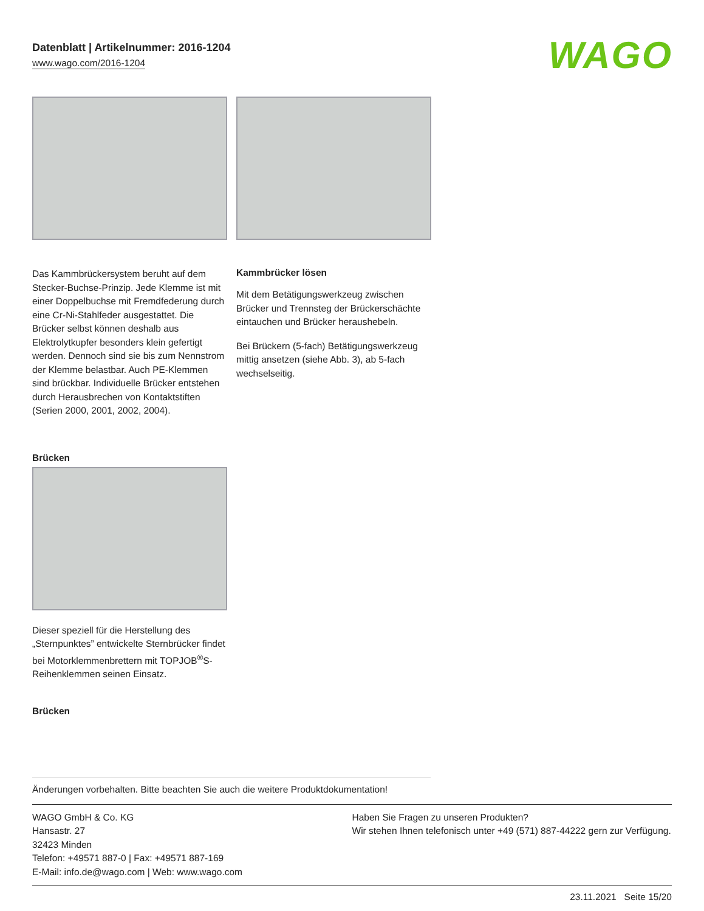Datenblatt | Artikelnummer: 2016-1204
www.wago.com/2016-1204
WAGO
Das Kammbrückersystem beruht auf dem Stecker-Buchse-Prinzip. Jede Klemme ist mit einer Doppelbuchse mit Fremdfederung durch eine Cr-Ni-Stahlfeder ausgestattet. Die Brücker selbst können deshalb aus Elektrolytkupfer besonders klein gefertigt werden. Dennoch sind sie bis zum Nennstrom der Klemme belastbar. Auch PE-Klemmen sind brückbar. Individuelle Brücker entstehen durch Herausbrechen von Kontaktstiften (Serien 2000, 2001, 2002, 2004).
Kammbrücker lösen
Mit dem Betätigungswerkzeug zwischen Brücker und Trennsteg der Brückerschächte eintauchen und Brücker heraushebeln.
Bei Brückern (5-fach) Betätigungswerkzeug mittig ansetzen (siehe Abb. 3), ab 5-fach wechselseitig.
Brücken
Dieser speziell für die Herstellung des „Sternpunktes” entwickelte Sternbrücker findet bei Motorklemmenbrettern mit TOPJOB<sup>®</sup>S-Reihenklemmen seinen Einsatz.
Brücken
Änderungen vorbehalten. Bitte beachten Sie auch die weitere Produktdokumentation!
WAGO GmbH & Co. KG
Hansastr. 27
32423 Minden
Telefon: +49571 887-0 | Fax: +49571 887-169
E-Mail: info.de@wago.com | Web: www.wago.com
Haben Sie Fragen zu unseren Produkten?
Wir stehen Ihnen telefonisch unter +49 (571) 887-44222 gern zur Verfügung.
23.11.2021 Seite 15/20